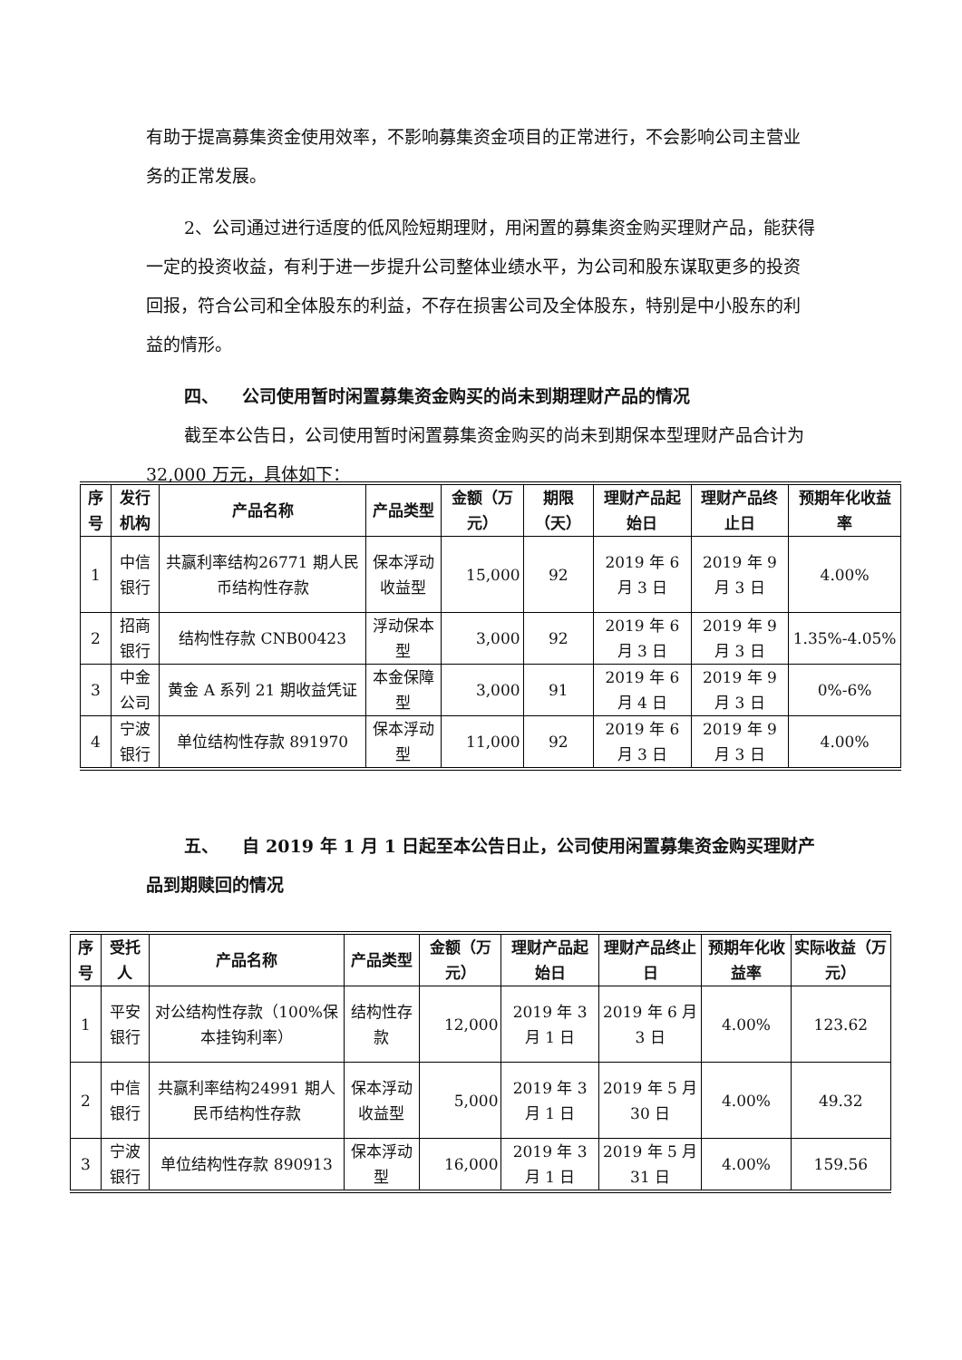有助于提高募集资金使用效率，不影响募集资金项目的正常进行，不会影响公司主营业务的正常发展。
2、公司通过进行适度的低风险短期理财，用闲置的募集资金购买理财产品，能获得一定的投资收益，有利于进一步提升公司整体业绩水平，为公司和股东谋取更多的投资回报，符合公司和全体股东的利益，不存在损害公司及全体股东，特别是中小股东的利益的情形。
四、 公司使用暂时闲置募集资金购买的尚未到期理财产品的情况
截至本公告日，公司使用暂时闲置募集资金购买的尚未到期保本型理财产品合计为 32,000 万元，具体如下：
| 序号 | 发行机构 | 产品名称 | 产品类型 | 金额（万元） | 期限（天） | 理财产品起始日 | 理财产品终止日 | 预期年化收益率 |
| --- | --- | --- | --- | --- | --- | --- | --- | --- |
| 1 | 中信银行 | 共赢利率结构26771 期人民币结构性存款 | 保本浮动收益型 | 15,000 | 92 | 2019 年 6 月 3 日 | 2019 年 9 月 3 日 | 4.00% |
| 2 | 招商银行 | 结构性存款 CNB00423 | 浮动保本型 | 3,000 | 92 | 2019 年 6 月 3 日 | 2019 年 9 月 3 日 | 1.35%-4.05% |
| 3 | 中金公司 | 黄金 A 系列 21 期收益凭证 | 本金保障型 | 3,000 | 91 | 2019 年 6 月 4 日 | 2019 年 9 月 3 日 | 0%-6% |
| 4 | 宁波银行 | 单位结构性存款 891970 | 保本浮动型 | 11,000 | 92 | 2019 年 6 月 3 日 | 2019 年 9 月 3 日 | 4.00% |
五、 自 2019 年 1 月 1 日起至本公告日止，公司使用闲置募集资金购买理财产品到期赎回的情况
| 序号 | 受托人 | 产品名称 | 产品类型 | 金额（万元） | 理财产品起始日 | 理财产品终止日 | 预期年化收益率 | 实际收益（万元） |
| --- | --- | --- | --- | --- | --- | --- | --- | --- |
| 1 | 平安银行 | 对公结构性存款（100%保本挂钩利率） | 结构性存款 | 12,000 | 2019 年 3 月 1 日 | 2019 年 6 月 3 日 | 4.00% | 123.62 |
| 2 | 中信银行 | 共赢利率结构24991 期人民币结构性存款 | 保本浮动收益型 | 5,000 | 2019 年 3 月 1 日 | 2019 年 5 月 30 日 | 4.00% | 49.32 |
| 3 | 宁波银行 | 单位结构性存款 890913 | 保本浮动型 | 16,000 | 2019 年 3 月 1 日 | 2019 年 5 月 31 日 | 4.00% | 159.56 |